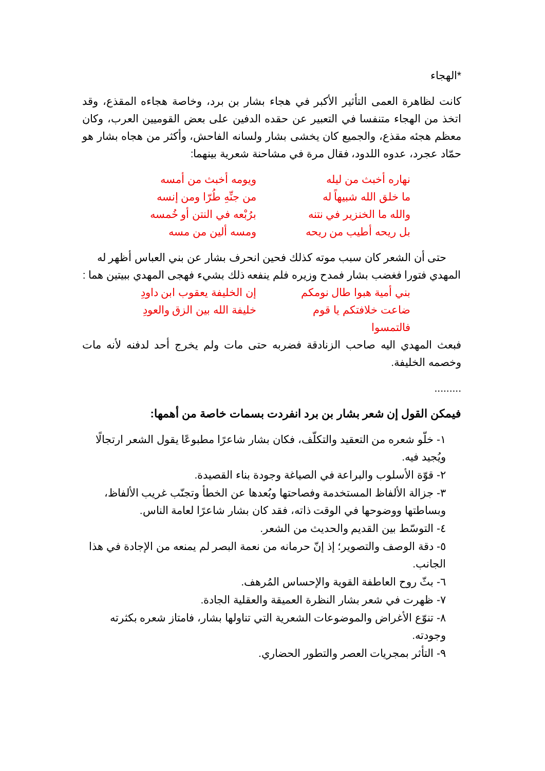*الهجاء
كانت لظاهرة العمى التأثير الأكبر في هجاء بشار بن برد، وخاصة هجاءه المقذع، وقد اتخذ من الهجاء متنفسا في التعبير عن حقده الدفين على بعض القوميين العرب، وكان معظم هجئه مقذع، والجميع كان يخشى بشار ولسانه الفاحش، وأكثر من هجاه بشار هو حمّاد عجرد، عدوه اللدود، فقال مرة في مشاحنة شعرية بينهما:
نهاره أخبث من ليله ويومه أخبث من أمسه
ما خلق الله شبيهاً له من جنِّهِ طُرّا ومن إنسه
والله ما الخنزير في نتنه برُبْعه في النتن أو خُمسه
بل ريحه أطيب من ريحه ومسه ألين من مسه
حتى أن الشعر كان سبب موته كذلك فحين انحرف بشار عن بني العباس أظهر له المهدي فتورا فغضب بشار فمدح وزيره فلم ينفعه ذلك بشيء فهجى المهدي ببيتين هما :
بني أمية هبوا طال نومكم إن الخليفة يعقوب ابن داودِ
ضاعت خلافتكم يا قوم فالتمسوا خليفة الله بين الزق والعودِ
فبعث المهدي اليه صاحب الزنادقة فضربه حتى مات ولم يخرج أحد لدفنه لأنه مات وخصمه الخليفة.
.........
فيمكن القول إن شعر بشار بن برد انفردت بسمات خاصة من أهمها:
١- خلّو شعره من التعقيد والتكلّف، فكان بشار شاعرًا مطبوعًا يقول الشعر ارتجالًا ويُجيد فيه.
٢- قوّة الأسلوب والبراعة في الصياغة وجودة بناء القصيدة.
٣- جزالة الألفاظ المستخدمة وفصاحتها وبُعدها عن الخطأ وتجنّب غريب الألفاظ، وبساطتها ووضوحها في الوقت ذاته، فقد كان بشار شاعرًا لعامة الناس.
٤- التوسّط بين القديم والحديث من الشعر.
٥- دقة الوصف والتصوير؛ إذ إنّ حرمانه من نعمة البصر لم يمنعه من الإجادة في هذا الجانب.
٦- بثّ روح العاطفة القوية والإحساس المُرهف.
٧- ظهرت في شعر بشار النظرة العميقة والعقلية الجادة.
٨- تنوّع الأغراض والموضوعات الشعرية التي تناولها بشار، فامتاز شعره بكثرته وجودته.
٩- التأثر بمجريات العصر والتطور الحضاري.